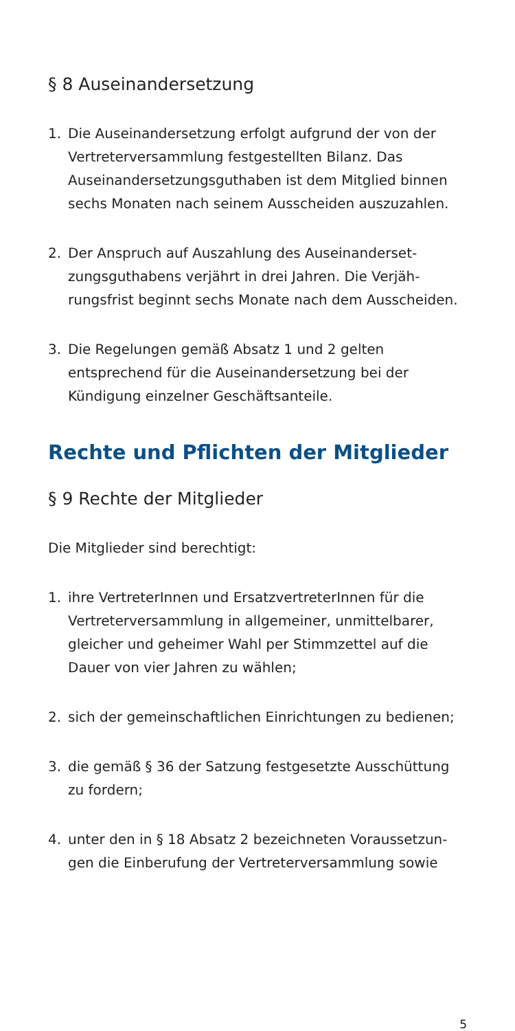§ 8 Auseinandersetzung
1. Die Auseinandersetzung erfolgt aufgrund der von der Vertreterversammlung festgestellten Bilanz. Das Auseinandersetzungsguthaben ist dem Mitglied binnen sechs Monaten nach seinem Ausscheiden auszuzahlen.
2. Der Anspruch auf Auszahlung des Auseinanderset­zungsguthabens verjährt in drei Jahren. Die Verjäh­rungsfrist beginnt sechs Monate nach dem Ausschei­den.
3. Die Regelungen gemäß Absatz 1 und 2 gelten entsprechend für die Auseinandersetzung bei der Kündigung einzelner Geschäftsanteile.
Rechte und Pflichten der Mitglieder
§ 9 Rechte der Mitglieder
Die Mitglieder sind berechtigt:
1. ihre VertreterInnen und ErsatzvertreterInnen für die Vertreterversammlung in allgemeiner, unmittelbarer, gleicher und geheimer Wahl per Stimmzettel auf die Dauer von vier Jahren zu wählen;
2. sich der gemeinschaftlichen Einrichtungen zu bedienen;
3. die gemäß § 36 der Satzung festgesetzte Ausschüt­tung zu fordern;
4. unter den in § 18 Absatz 2 bezeichneten Voraussetzun­gen die Einberufung der Vertreterversammlung sowie
5